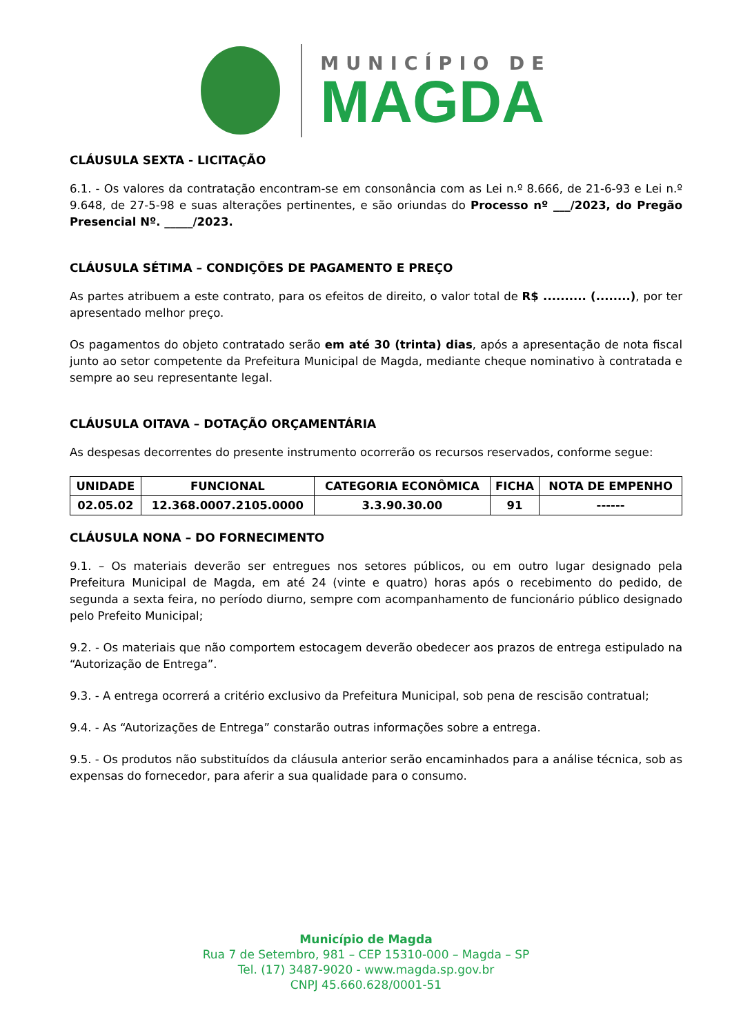MUNICÍPIO DE
MAGDA
CLÁUSULA SEXTA - LICITAÇÃO
6.1. - Os valores da contratação encontram-se em consonância com as Lei n.º 8.666, de 21-6-93 e Lei n.º 9.648, de 27-5-98 e suas alterações pertinentes, e são oriundas do Processo nº ___/2023, do Pregão Presencial Nº. _____/2023.
CLÁUSULA SÉTIMA – CONDIÇÕES DE PAGAMENTO E PREÇO
As partes atribuem a este contrato, para os efeitos de direito, o valor total de R$ .......... (........), por ter apresentado melhor preço.
Os pagamentos do objeto contratado serão em até 30 (trinta) dias, após a apresentação de nota fiscal junto ao setor competente da Prefeitura Municipal de Magda, mediante cheque nominativo à contratada e sempre ao seu representante legal.
CLÁUSULA OITAVA – DOTAÇÃO ORÇAMENTÁRIA
As despesas decorrentes do presente instrumento ocorrerão os recursos reservados, conforme segue:
| UNIDADE | FUNCIONAL | CATEGORIA ECONÔMICA | FICHA | NOTA DE EMPENHO |
| --- | --- | --- | --- | --- |
| 02.05.02 | 12.368.0007.2105.0000 | 3.3.90.30.00 | 91 | ------ |
CLÁUSULA NONA – DO FORNECIMENTO
9.1. – Os materiais deverão ser entregues nos setores públicos, ou em outro lugar designado pela Prefeitura Municipal de Magda, em até 24 (vinte e quatro) horas após o recebimento do pedido, de segunda a sexta feira, no período diurno, sempre com acompanhamento de funcionário público designado pelo Prefeito Municipal;
9.2. - Os materiais que não comportem estocagem deverão obedecer aos prazos de entrega estipulado na “Autorização de Entrega”.
9.3. - A entrega ocorrerá a critério exclusivo da Prefeitura Municipal, sob pena de rescisão contratual;
9.4. - As “Autorizações de Entrega” constarão outras informações sobre a entrega.
9.5. - Os produtos não substituídos da cláusula anterior serão encaminhados para a análise técnica, sob as expensas do fornecedor, para aferir a sua qualidade para o consumo.
Município de Magda
Rua 7 de Setembro, 981 – CEP 15310-000 – Magda – SP
Tel. (17) 3487-9020 - www.magda.sp.gov.br
CNPJ 45.660.628/0001-51